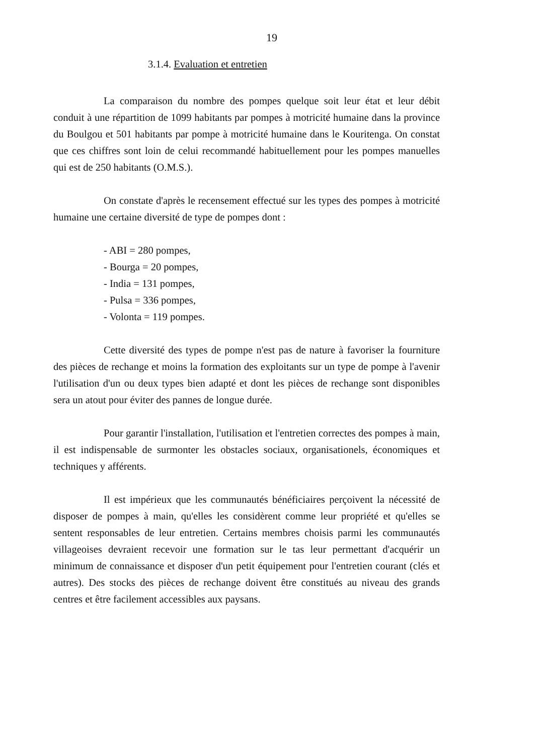19
3.1.4. Evaluation et entretien
La comparaison du nombre des pompes quelque soit leur état et leur débit conduit à une répartition de 1099 habitants par pompes à motricité humaine dans la province du Boulgou et 501 habitants par pompe à motricité humaine dans le Kouritenga. On constat que ces chiffres sont loin de celui recommandé habituellement pour les pompes manuelles qui est de 250 habitants (O.M.S.).
On constate d'après le recensement effectué sur les types des pompes à motricité humaine une certaine diversité de type de pompes dont :
- ABI = 280 pompes,
- Bourga = 20 pompes,
- India = 131 pompes,
- Pulsa = 336 pompes,
- Volonta = 119 pompes.
Cette diversité des types de pompe n'est pas de nature à favoriser la fourniture des pièces de rechange et moins la formation des exploitants sur un type de pompe à l'avenir l'utilisation d'un ou deux types bien adapté et dont les pièces de rechange sont disponibles sera un atout pour éviter des pannes de longue durée.
Pour garantir l'installation, l'utilisation et l'entretien correctes des pompes à main, il est indispensable de surmonter les obstacles sociaux, organisationels, économiques et techniques y afférents.
Il est impérieux que les communautés bénéficiaires perçoivent la nécessité de disposer de pompes à main, qu'elles les considèrent comme leur propriété et qu'elles se sentent responsables de leur entretien. Certains membres choisis parmi les communautés villageoises devraient recevoir une formation sur le tas leur permettant d'acquérir un minimum de connaissance et disposer d'un petit équipement pour l'entretien courant (clés et autres). Des stocks des pièces de rechange doivent être constitués au niveau des grands centres et être facilement accessibles aux paysans.